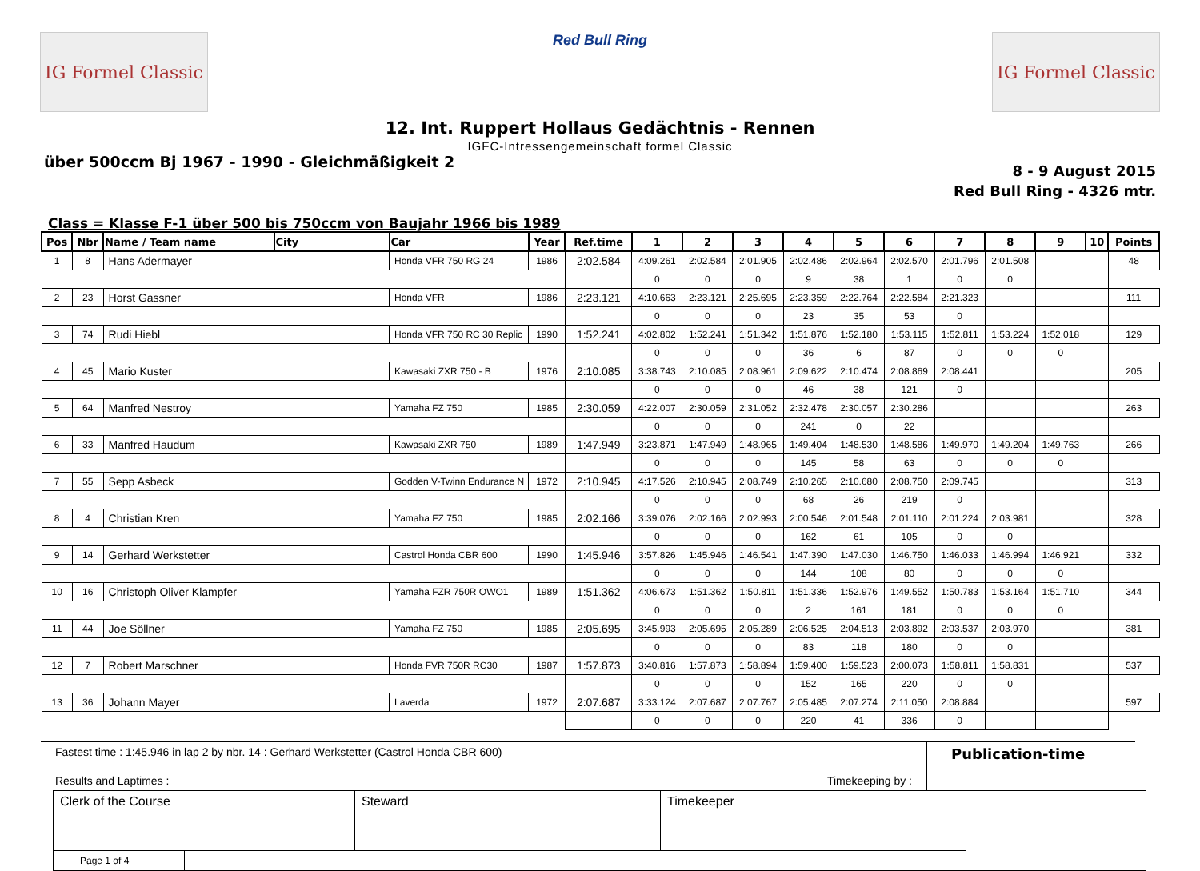IG Formel Classic
Red Bull Ring
IG Formel Classic
12. Int. Ruppert Hollaus Gedächtnis - Rennen
IGFC-Intressengemeinschaft formel Classic
über 500ccm Bj 1967 - 1990 - Gleichmäßigkeit 2
8 - 9 August 2015
Red Bull Ring - 4326 mtr.
Class = Klasse F-1 über 500 bis 750ccm von Baujahr 1966 bis 1989
| Pos | Nbr | Name / Team name | City | Car | Year | Ref.time | 1 | 2 | 3 | 4 | 5 | 6 | 7 | 8 | 9 | 10 | Points |
| --- | --- | --- | --- | --- | --- | --- | --- | --- | --- | --- | --- | --- | --- | --- | --- | --- | --- |
| 1 | 8 | Hans Adermayer | | Honda VFR 750 RG 24 | 1986 | 2:02.584 | 4:09.261 | 2:02.584 | 2:01.905 | 2:02.486 | 2:02.964 | 2:02.570 | 2:01.796 | 2:01.508 | | | 48 |
| | | | | | | | 0 | 0 | 0 | 9 | 38 | 1 | 0 | 0 | | | |
| 2 | 23 | Horst Gassner | | Honda VFR | 1986 | 2:23.121 | 4:10.663 | 2:23.121 | 2:25.695 | 2:23.359 | 2:22.764 | 2:22.584 | 2:21.323 | | | | 111 |
| | | | | | | | 0 | 0 | 0 | 23 | 35 | 53 | 0 | | | | |
| 3 | 74 | Rudi Hiebl | | Honda VFR 750 RC 30 Replic | 1990 | 1:52.241 | 4:02.802 | 1:52.241 | 1:51.342 | 1:51.876 | 1:52.180 | 1:53.115 | 1:52.811 | 1:53.224 | 1:52.018 | | 129 |
| | | | | | | | 0 | 0 | 0 | 36 | 6 | 87 | 0 | 0 | 0 | | |
| 4 | 45 | Mario Kuster | | Kawasaki ZXR 750 - B | 1976 | 2:10.085 | 3:38.743 | 2:10.085 | 2:08.961 | 2:09.622 | 2:10.474 | 2:08.869 | 2:08.441 | | | | 205 |
| | | | | | | | 0 | 0 | 0 | 46 | 38 | 121 | 0 | | | | |
| 5 | 64 | Manfred Nestroy | | Yamaha FZ 750 | 1985 | 2:30.059 | 4:22.007 | 2:30.059 | 2:31.052 | 2:32.478 | 2:30.057 | 2:30.286 | | | | | 263 |
| | | | | | | | 0 | 0 | 0 | 241 | 0 | 22 | | | | | |
| 6 | 33 | Manfred Haudum | | Kawasaki ZXR 750 | 1989 | 1:47.949 | 3:23.871 | 1:47.949 | 1:48.965 | 1:49.404 | 1:48.530 | 1:48.586 | 1:49.970 | 1:49.204 | 1:49.763 | | 266 |
| | | | | | | | 0 | 0 | 0 | 145 | 58 | 63 | 0 | 0 | 0 | | |
| 7 | 55 | Sepp Asbeck | | Godden V-Twinn Endurance N | 1972 | 2:10.945 | 4:17.526 | 2:10.945 | 2:08.749 | 2:10.265 | 2:10.680 | 2:08.750 | 2:09.745 | | | | 313 |
| | | | | | | | 0 | 0 | 0 | 68 | 26 | 219 | 0 | | | | |
| 8 | 4 | Christian Kren | | Yamaha FZ 750 | 1985 | 2:02.166 | 3:39.076 | 2:02.166 | 2:02.993 | 2:00.546 | 2:01.548 | 2:01.110 | 2:01.224 | 2:03.981 | | | 328 |
| | | | | | | | 0 | 0 | 0 | 162 | 61 | 105 | 0 | 0 | | | |
| 9 | 14 | Gerhard Werkstetter | | Castrol Honda CBR 600 | 1990 | 1:45.946 | 3:57.826 | 1:45.946 | 1:46.541 | 1:47.390 | 1:47.030 | 1:46.750 | 1:46.033 | 1:46.994 | 1:46.921 | | 332 |
| | | | | | | | 0 | 0 | 0 | 144 | 108 | 80 | 0 | 0 | 0 | | |
| 10 | 16 | Christoph Oliver Klampfer | | Yamaha FZR 750R OWO1 | 1989 | 1:51.362 | 4:06.673 | 1:51.362 | 1:50.811 | 1:51.336 | 1:52.976 | 1:49.552 | 1:50.783 | 1:53.164 | 1:51.710 | | 344 |
| | | | | | | | 0 | 0 | 0 | 2 | 161 | 181 | 0 | 0 | 0 | | |
| 11 | 44 | Joe Söllner | | Yamaha FZ 750 | 1985 | 2:05.695 | 3:45.993 | 2:05.695 | 2:05.289 | 2:06.525 | 2:04.513 | 2:03.892 | 2:03.537 | 2:03.970 | | | 381 |
| | | | | | | | 0 | 0 | 0 | 83 | 118 | 180 | 0 | 0 | | | |
| 12 | 7 | Robert Marschner | | Honda FVR 750R RC30 | 1987 | 1:57.873 | 3:40.816 | 1:57.873 | 1:58.894 | 1:59.400 | 1:59.523 | 2:00.073 | 1:58.811 | 1:58.831 | | | 537 |
| | | | | | | | 0 | 0 | 0 | 152 | 165 | 220 | 0 | 0 | | | |
| 13 | 36 | Johann Mayer | | Laverda | 1972 | 2:07.687 | 3:33.124 | 2:07.687 | 2:07.767 | 2:05.485 | 2:07.274 | 2:11.050 | 2:08.884 | | | | 597 |
| | | | | | | | 0 | 0 | 0 | 220 | 41 | 336 | 0 | | | | |
Fastest time : 1:45.946 in lap 2 by nbr. 14 : Gerhard Werkstetter (Castrol Honda CBR 600)
Results and Laptimes : Timekeeping by :
Publication-time
| Clerk of the Course | Steward | Timekeeper | |
| Page 1 of 4 | | | |